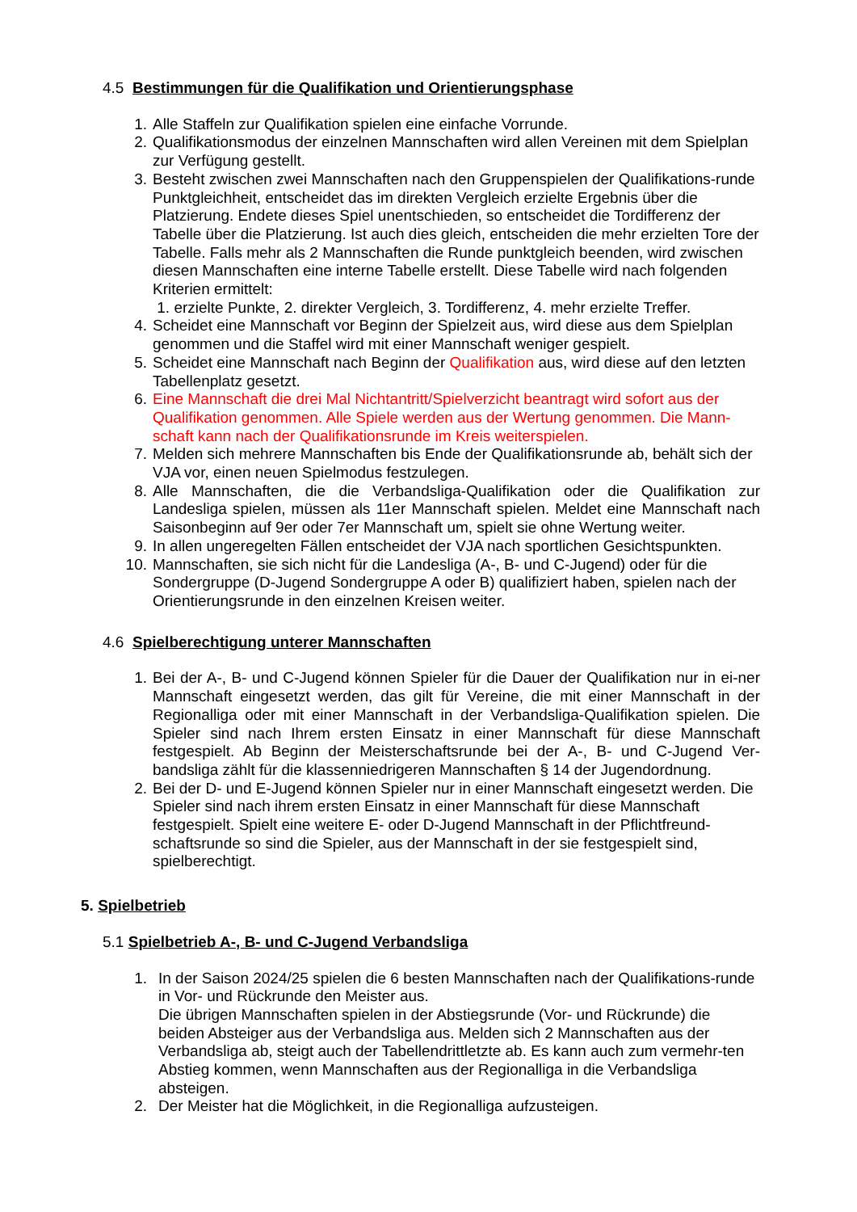4.5 Bestimmungen für die Qualifikation und Orientierungsphase
1. Alle Staffeln zur Qualifikation spielen eine einfache Vorrunde.
2. Qualifikationsmodus der einzelnen Mannschaften wird allen Vereinen mit dem Spielplan zur Verfügung gestellt.
3. Besteht zwischen zwei Mannschaften nach den Gruppenspielen der Qualifikations-runde Punktgleichheit, entscheidet das im direkten Vergleich erzielte Ergebnis über die Platzierung. Endete dieses Spiel unentschieden, so entscheidet die Tordifferenz der Tabelle über die Platzierung. Ist auch dies gleich, entscheiden die mehr erzielten Tore der Tabelle. Falls mehr als 2 Mannschaften die Runde punktgleich beenden, wird zwischen diesen Mannschaften eine interne Tabelle erstellt. Diese Tabelle wird nach folgenden Kriterien ermittelt:
1. erzielte Punkte, 2. direkter Vergleich, 3. Tordifferenz, 4. mehr erzielte Treffer.
4. Scheidet eine Mannschaft vor Beginn der Spielzeit aus, wird diese aus dem Spielplan genommen und die Staffel wird mit einer Mannschaft weniger gespielt.
5. Scheidet eine Mannschaft nach Beginn der Qualifikation aus, wird diese auf den letzten Tabellenplatz gesetzt.
6. Eine Mannschaft die drei Mal Nichtantritt/Spielverzicht beantragt wird sofort aus der Qualifikation genommen. Alle Spiele werden aus der Wertung genommen. Die Mann-schaft kann nach der Qualifikationsrunde im Kreis weiterspielen.
7. Melden sich mehrere Mannschaften bis Ende der Qualifikationsrunde ab, behält sich der VJA vor, einen neuen Spielmodus festzulegen.
8. Alle Mannschaften, die die Verbandsliga-Qualifikation oder die Qualifikation zur Landesliga spielen, müssen als 11er Mannschaft spielen. Meldet eine Mannschaft nach Saisonbeginn auf 9er oder 7er Mannschaft um, spielt sie ohne Wertung weiter.
9. In allen ungeregelten Fällen entscheidet der VJA nach sportlichen Gesichtspunkten.
10. Mannschaften, sie sich nicht für die Landesliga (A-, B- und C-Jugend) oder für die Sondergruppe (D-Jugend Sondergruppe A oder B) qualifiziert haben, spielen nach der Orientierungsrunde in den einzelnen Kreisen weiter.
4.6 Spielberechtigung unterer Mannschaften
1. Bei der A-, B- und C-Jugend können Spieler für die Dauer der Qualifikation nur in ei-ner Mannschaft eingesetzt werden, das gilt für Vereine, die mit einer Mannschaft in der Regionalliga oder mit einer Mannschaft in der Verbandsliga-Qualifikation spielen. Die Spieler sind nach Ihrem ersten Einsatz in einer Mannschaft für diese Mannschaft festgespielt. Ab Beginn der Meisterschaftsrunde bei der A-, B- und C-Jugend Ver-bandsliga zählt für die klassenniedrigeren Mannschaften § 14 der Jugendordnung.
2. Bei der D- und E-Jugend können Spieler nur in einer Mannschaft eingesetzt werden. Die Spieler sind nach ihrem ersten Einsatz in einer Mannschaft für diese Mannschaft festgespielt. Spielt eine weitere E- oder D-Jugend Mannschaft in der Pflichtfreund-schaftsrunde so sind die Spieler, aus der Mannschaft in der sie festgespielt sind, spielberechtigt.
5. Spielbetrieb
5.1 Spielbetrieb A-, B- und C-Jugend Verbandsliga
1. In der Saison 2024/25 spielen die 6 besten Mannschaften nach der Qualifikations-runde in Vor- und Rückrunde den Meister aus.
Die übrigen Mannschaften spielen in der Abstiegsrunde (Vor- und Rückrunde) die beiden Absteiger aus der Verbandsliga aus. Melden sich 2 Mannschaften aus der Verbandsliga ab, steigt auch der Tabellendrittletzte ab. Es kann auch zum vermehr-ten Abstieg kommen, wenn Mannschaften aus der Regionalliga in die Verbandsliga absteigen.
2. Der Meister hat die Möglichkeit, in die Regionalliga aufzusteigen.